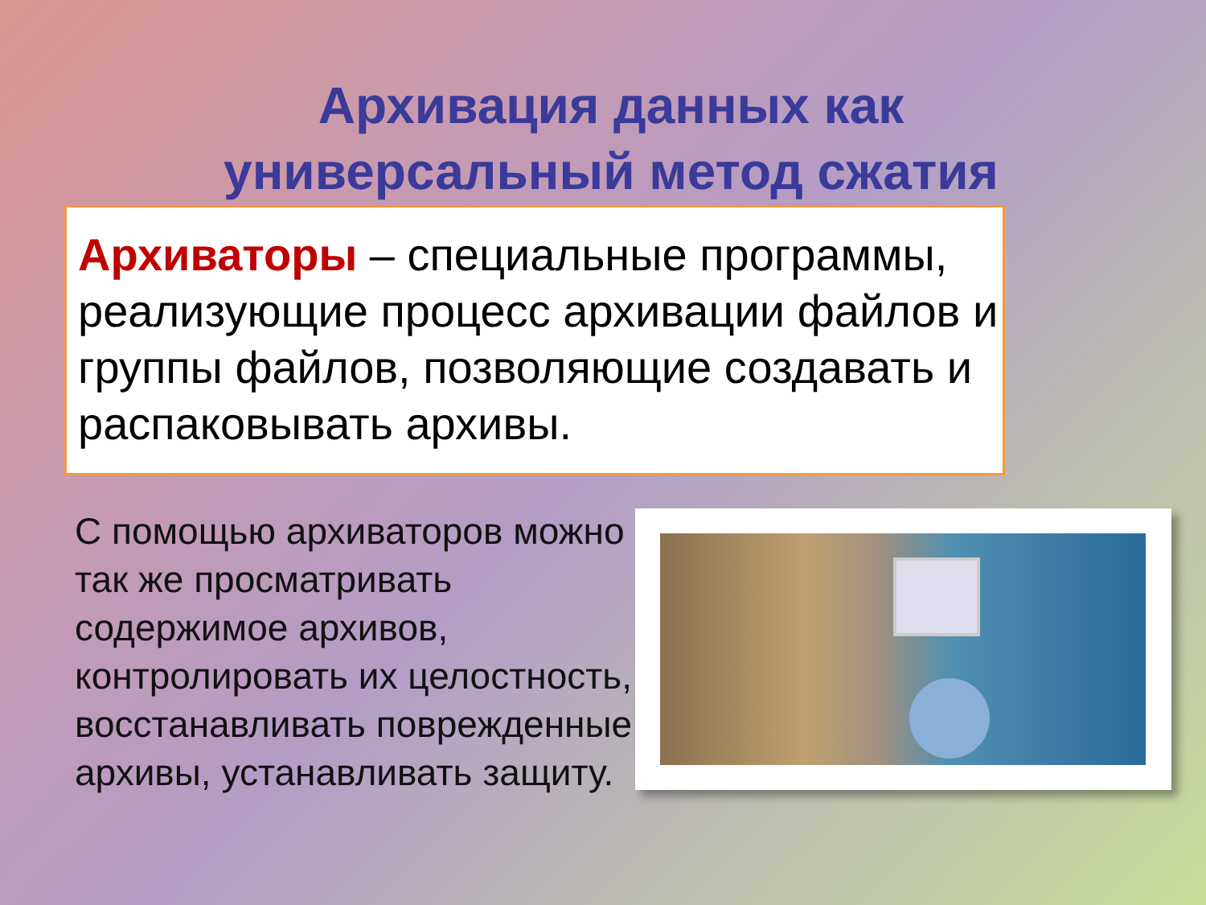Архивация данных как универсальный метод сжатия
Архиваторы – специальные программы, реализующие процесс архивации файлов и группы файлов, позволяющие создавать и распаковывать архивы.
С помощью архиваторов можно так же просматривать содержимое архивов, контролировать их целостность, восстанавливать поврежденные архивы, устанавливать защиту.